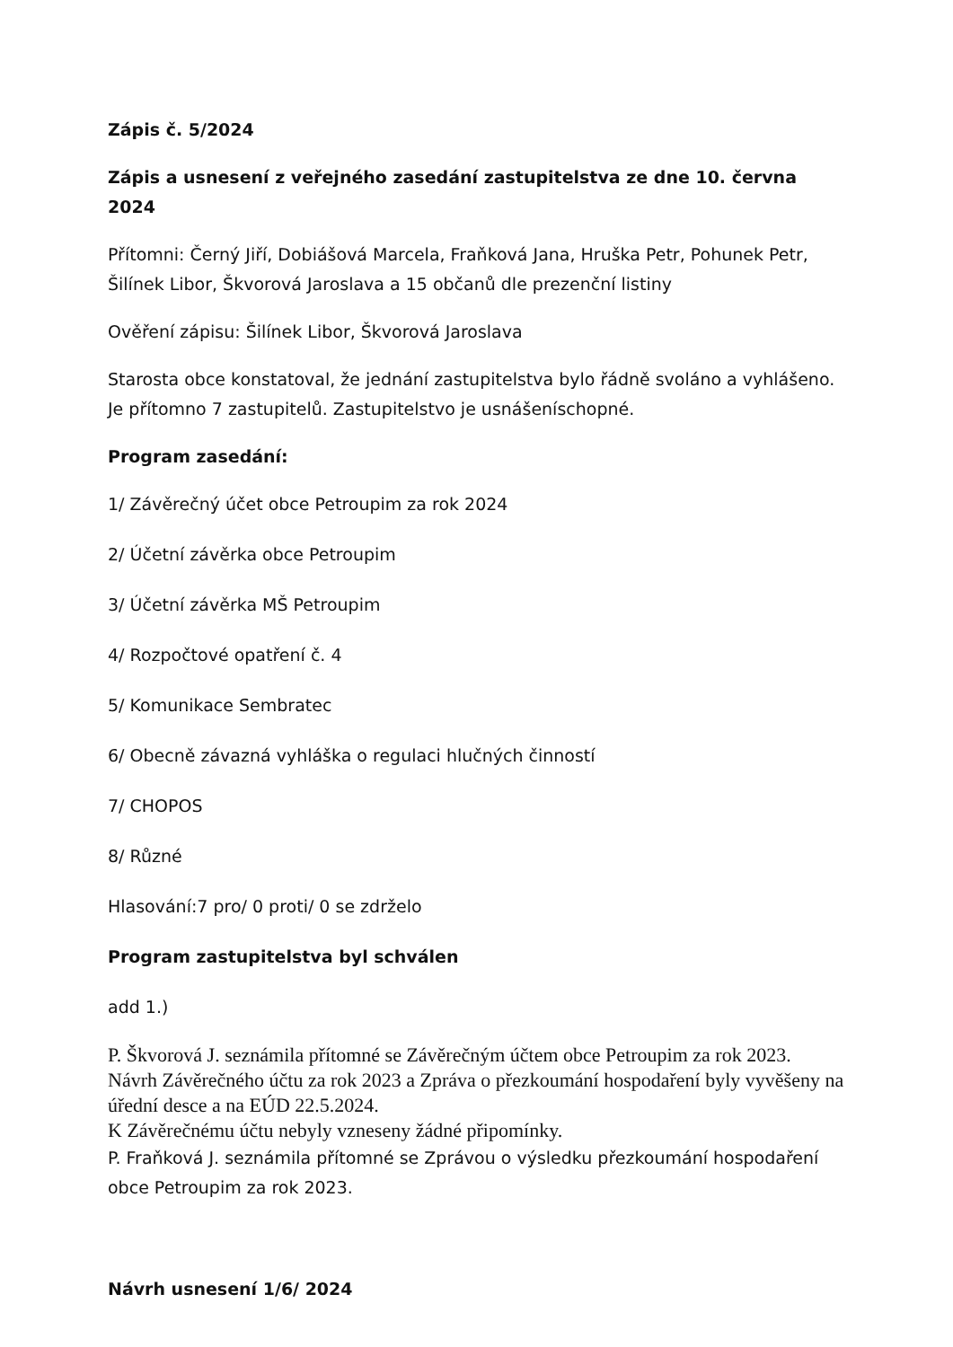Zápis č. 5/2024
Zápis a usnesení z veřejného zasedání zastupitelstva ze dne 10. června 2024
Přítomni: Černý Jiří, Dobiášová Marcela, Fraňková Jana, Hruška Petr, Pohunek Petr, Šilínek Libor, Škvorová Jaroslava a 15 občanů dle prezenční listiny
Ověření zápisu: Šilínek Libor, Škvorová Jaroslava
Starosta obce konstatoval, že jednání zastupitelstva bylo řádně svoláno a vyhlášeno. Je přítomno 7 zastupitelů. Zastupitelstvo je usnášeníschopné.
Program zasedání:
1/ Závěrečný účet obce Petroupim za rok 2024
2/ Účetní závěrka obce Petroupim
3/ Účetní závěrka MŠ Petroupim
4/ Rozpočtové opatření č. 4
5/ Komunikace Sembratec
6/ Obecně závazná vyhláška o regulaci hlučných činností
7/ CHOPOS
8/ Různé
Hlasování:7 pro/ 0 proti/ 0 se zdrželo
Program zastupitelstva byl schválen
add 1.)
P. Škvorová J. seznámila přítomné se Závěrečným účtem obce Petroupim za rok 2023. Návrh Závěrečného účtu za rok 2023 a Zpráva o přezkoumání hospodaření byly vyvěšeny na úřední desce a na EÚD 22.5.2024.
K Závěrečnému účtu nebyly vzneseny žádné připomínky.
P. Fraňková J. seznámila přítomné se Zprávou o výsledku přezkoumání hospodaření obce Petroupim za rok 2023.
Návrh usnesení 1/6/ 2024